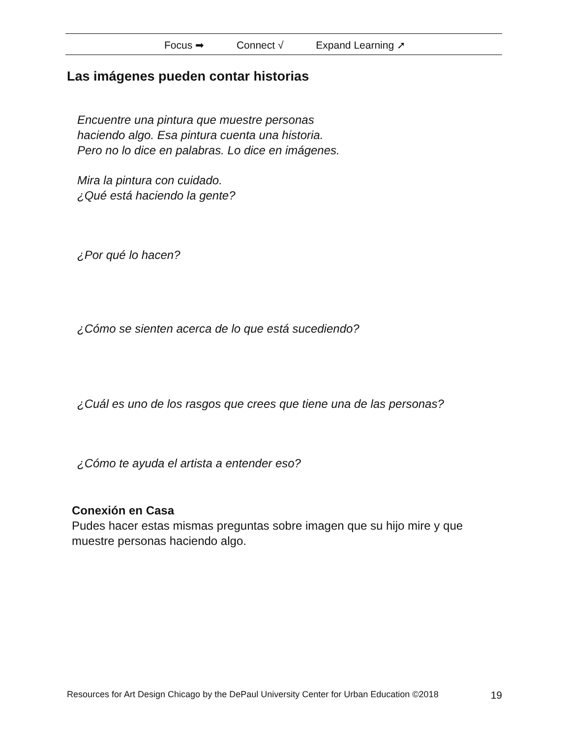Focus ➡ Connect √ Expand Learning ➚
Las imágenes pueden contar historias
Encuentre una pintura que muestre personas
haciendo algo. Esa pintura cuenta una historia.
Pero no lo dice en palabras. Lo dice en imágenes.
Mira la pintura con cuidado.
¿Qué está haciendo la gente?
¿Por qué lo hacen?
¿Cómo se sienten acerca de lo que está sucediendo?
¿Cuál es uno de los rasgos que crees que tiene una de las personas?
¿Cómo te ayuda el artista a entender eso?
Conexión en Casa
Pudes hacer estas mismas preguntas sobre imagen que su hijo mire y que muestre personas haciendo algo.
Resources for Art Design Chicago by the DePaul University Center for Urban Education ©2018 19